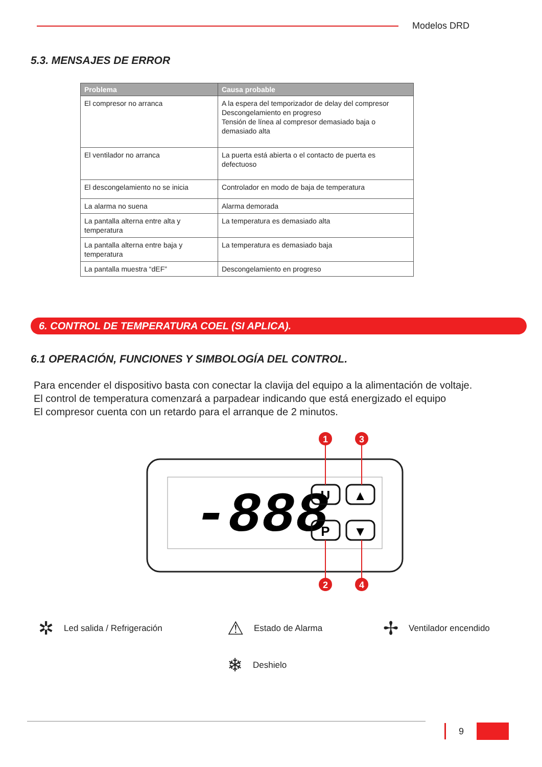Modelos DRD
5.3. MENSAJES DE ERROR
| Problema | Causa probable |
| --- | --- |
| El compresor no arranca | A la espera del temporizador de delay del compresor Descongelamiento en progreso Tensión de línea al compresor demasiado baja o demasiado alta |
| El ventilador no arranca | La puerta está abierta o el contacto de puerta es defectuoso |
| El descongelamiento no se inicia | Controlador en modo de baja de temperatura |
| La alarma no suena | Alarma demorada |
| La pantalla alterna entre alta y temperatura | La temperatura es demasiado alta |
| La pantalla alterna entre baja y temperatura | La temperatura es demasiado baja |
| La pantalla muestra “dEF” | Descongelamiento en progreso |
6. CONTROL DE TEMPERATURA COEL (SI APLICA).
6.1 OPERACIÓN, FUNCIONES Y SIMBOLOGÍA DEL CONTROL.
Para encender el dispositivo basta con conectar la clavija del equipo a la alimentación de voltaje.
El control de temperatura comenzará a parpadear indicando que está energizado el equipo
El compresor cuenta con un retardo para el arranque de 2 minutos.
-888
U
▲
P
▼
1
3
2
4
✲ Led salida / Refrigeración
⚠ Estado de Alarma
✢ Ventilador encendido
❄ Deshielo
9